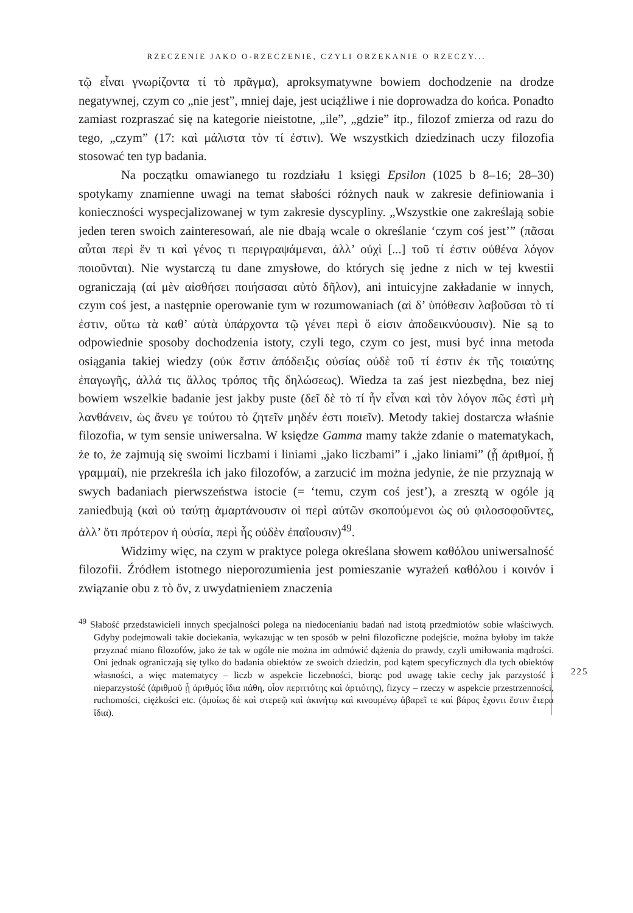RZECZENIE JAKO O-RZECZENIE, CZYLI ORZEKANIE O RZECZY...
τῷ εἶναι γνωρίζοντα τί τὸ πρᾶγμα), aproksymatywne bowiem dochodzenie na drodze negatywnej, czym co „nie jest”, mniej daje, jest uciążliwe i nie doprowadza do końca. Ponadto zamiast rozpraszać się na kategorie nieistotne, „ile”, „gdzie” itp., filozof zmierza od razu do tego, „czym” (17: καὶ μάλιστα τὸν τί ἐστιν). We wszystkich dziedzinach uczy filozofia stosować ten typ badania.
Na początku omawianego tu rozdziału 1 księgi Epsilon (1025 b 8–16; 28–30) spotykamy znamienne uwagi na temat słabości różnych nauk w zakresie definiowania i konieczności wyspecjalizowanej w tym zakresie dyscypliny. „Wszystkie one zakreślają sobie jeden teren swoich zainteresowań, ale nie dbają wcale o określanie ‘czym coś jest’” (πᾶσαι αὗται περὶ ἕν τι καὶ γένος τι περιγραψάμεναι, ἀλλ’ οὐχὶ [...] τοῦ τί ἐστιν οὐθένα λόγον ποιοῦνται). Nie wystarczą tu dane zmysłowe, do których się jedne z nich w tej kwestii ograniczają (αἱ μὲν αἰσθήσει ποιήσασαι αὐτὸ δῆλον), ani intuicyjne zakładanie w innych, czym coś jest, a następnie operowanie tym w rozumowaniach (αἱ δ’ ὑπόθεσιν λαβοῦσαι τὸ τί ἐστιν, οὕτω τὰ καθ’ αὑτὰ ὑπάρχοντα τῷ γένει περὶ ὅ εἰσιν ἀποδεικνύουσιν). Nie są to odpowiednie sposoby dochodzenia istoty, czyli tego, czym co jest, musi być inna metoda osiągania takiej wiedzy (οὐκ ἔστιν ἀπόδειξις οὐσίας οὐδὲ τοῦ τί ἐστιν ἐκ τῆς τοιαύτης ἐπαγωγῆς, ἀλλά τις ἄλλος τρόπος τῆς δηλώσεως). Wiedza ta zaś jest niezbędna, bez niej bowiem wszelkie badanie jest jakby puste (δεῖ δὲ τὸ τί ἦν εἶναι καὶ τὸν λόγον πῶς ἐστὶ μὴ λανθάνειν, ὡς ἄνευ γε τούτου τὸ ζητεῖν μηδέν ἐστι ποιεῖν). Metody takiej dostarcza właśnie filozofia, w tym sensie uniwersalna. W księdze Gamma mamy także zdanie o matematykach, że to, że zajmują się swoimi liczbami i liniami „jako liczbami” i „jako liniami” (ᾗ ἀριθμοί, ᾗ γραμμαί), nie przekreśla ich jako filozofów, a zarzucić im można jedynie, że nie przyznają w swych badaniach pierwszeństwa istocie (= ‘temu, czym coś jest’), a zresztą w ogóle ją zaniedbują (καὶ οὐ ταύτῃ ἁμαρτάνουσιν οἱ περὶ αὐτῶν σκοπούμενοι ὡς οὐ φιλοσοφοῦντες, ἀλλ’ ὅτι πρότερον ἡ οὐσία, περὶ ἧς οὐδὲν ἐπαΐουσιν)<sup>49</sup>.
Widzimy więc, na czym w praktyce polega określana słowem καθόλου uniwersalność filozofii. Źródłem istotnego nieporozumienia jest pomieszanie wyrażeń καθόλου i κοινόν i związanie obu z τὸ ὄν, z uwydatnieniem znaczenia
<sup>49</sup> Słabość przedstawicieli innych specjalności polega na niedocenianiu badań nad istotą przedmiotów sobie właściwych. Gdyby podejmowali takie dociekania, wykazując w ten sposób w pełni filozoficzne podejście, można byłoby im także przyznać miano filozofów, jako że tak w ogóle nie można im odmówić dążenia do prawdy, czyli umiłowania mądrości. Oni jednak ograniczają się tylko do badania obiektów ze swoich dziedzin, pod kątem specyficznych dla tych obiektów własności, a więc matematycy – liczb w aspekcie liczebności, biorąc pod uwagę takie cechy jak parzystość i nieparzystość (ἀριθμοῦ ᾗ ἀριθμός ἴδια πάθη, οἷον περιττότης καὶ ἀρτιότης), fizycy – rzeczy w aspekcie przestrzenności, ruchomości, ciężkości etc. (ὁμοίως δὲ καὶ στερεῷ καὶ ἀκινήτῳ καὶ κινουμένῳ ἀβαρεῖ τε καὶ βάρος ἔχοντι ἔστιν ἕτερα ἴδια).
225